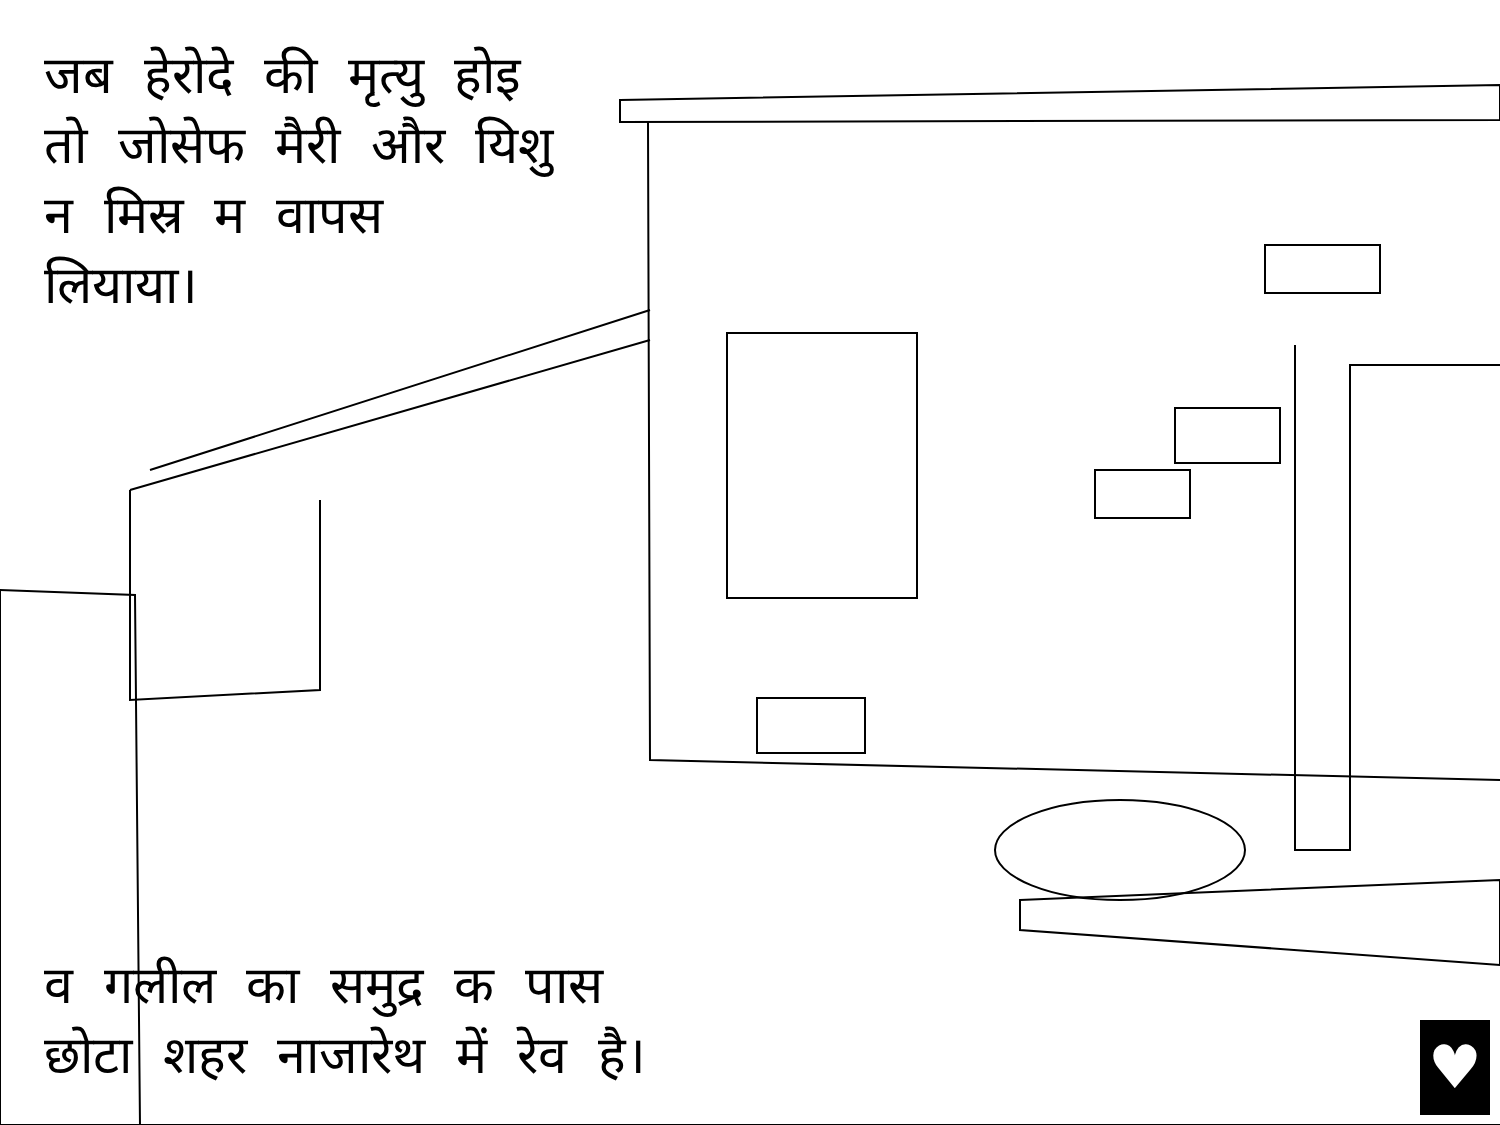जब हेरोदे की मृत्यु होइ तो जोसेफ मैरी और यिशु न मिस्र म वापस लियाया।
व गलील का समुद्र क पास
छोटा शहर नाजारेथ में रेव है।
♥